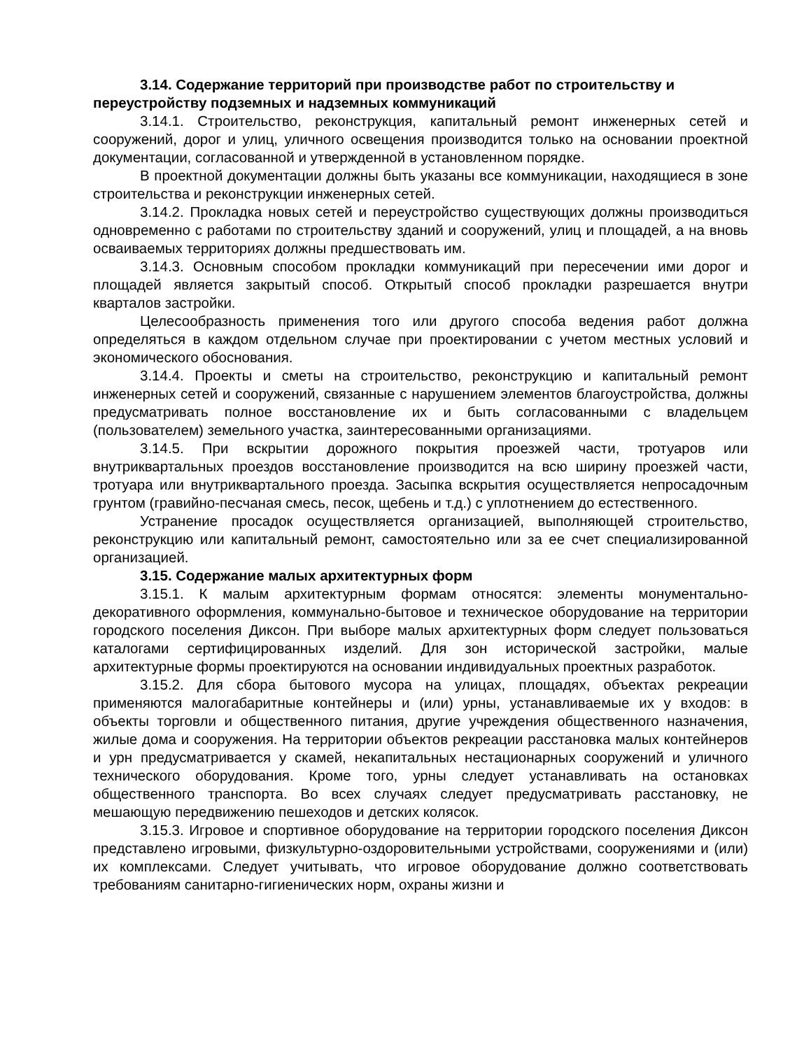3.14. Содержание территорий при производстве работ по строительству и переустройству подземных и надземных коммуникаций
3.14.1. Строительство, реконструкция, капитальный ремонт инженерных сетей и сооружений, дорог и улиц, уличного освещения производится только на основании проектной документации, согласованной и утвержденной в установленном порядке.
В проектной документации должны быть указаны все коммуникации, находящиеся в зоне строительства и реконструкции инженерных сетей.
3.14.2. Прокладка новых сетей и переустройство существующих должны производиться одновременно с работами по строительству зданий и сооружений, улиц и площадей, а на вновь осваиваемых территориях должны предшествовать им.
3.14.3. Основным способом прокладки коммуникаций при пересечении ими дорог и площадей является закрытый способ. Открытый способ прокладки разрешается внутри кварталов застройки.
Целесообразность применения того или другого способа ведения работ должна определяться в каждом отдельном случае при проектировании с учетом местных условий и экономического обоснования.
3.14.4. Проекты и сметы на строительство, реконструкцию и капитальный ремонт инженерных сетей и сооружений, связанные с нарушением элементов благоустройства, должны предусматривать полное восстановление их и быть согласованными с владельцем (пользователем) земельного участка, заинтересованными организациями.
3.14.5. При вскрытии дорожного покрытия проезжей части, тротуаров или внутриквартальных проездов восстановление производится на всю ширину проезжей части, тротуара или внутриквартального проезда. Засыпка вскрытия осуществляется непросадочным грунтом (гравийно-песчаная смесь, песок, щебень и т.д.) с уплотнением до естественного.
Устранение просадок осуществляется организацией, выполняющей строительство, реконструкцию или капитальный ремонт, самостоятельно или за ее счет специализированной организацией.
3.15. Содержание малых архитектурных форм
3.15.1. К малым архитектурным формам относятся: элементы монументально-декоративного оформления, коммунально-бытовое и техническое оборудование на территории городского поселения Диксон. При выборе малых архитектурных форм следует пользоваться каталогами сертифицированных изделий. Для зон исторической застройки, малые архитектурные формы проектируются на основании индивидуальных проектных разработок.
3.15.2. Для сбора бытового мусора на улицах, площадях, объектах рекреации применяются малогабаритные контейнеры и (или) урны, устанавливаемые их у входов: в объекты торговли и общественного питания, другие учреждения общественного назначения, жилые дома и сооружения. На территории объектов рекреации расстановка малых контейнеров и урн предусматривается у скамей, некапитальных нестационарных сооружений и уличного технического оборудования. Кроме того, урны следует устанавливать на остановках общественного транспорта. Во всех случаях следует предусматривать расстановку, не мешающую передвижению пешеходов и детских колясок.
3.15.3. Игровое и спортивное оборудование на территории городского поселения Диксон представлено игровыми, физкультурно-оздоровительными устройствами, сооружениями и (или) их комплексами. Следует учитывать, что игровое оборудование должно соответствовать требованиям санитарно-гигиенических норм, охраны жизни и